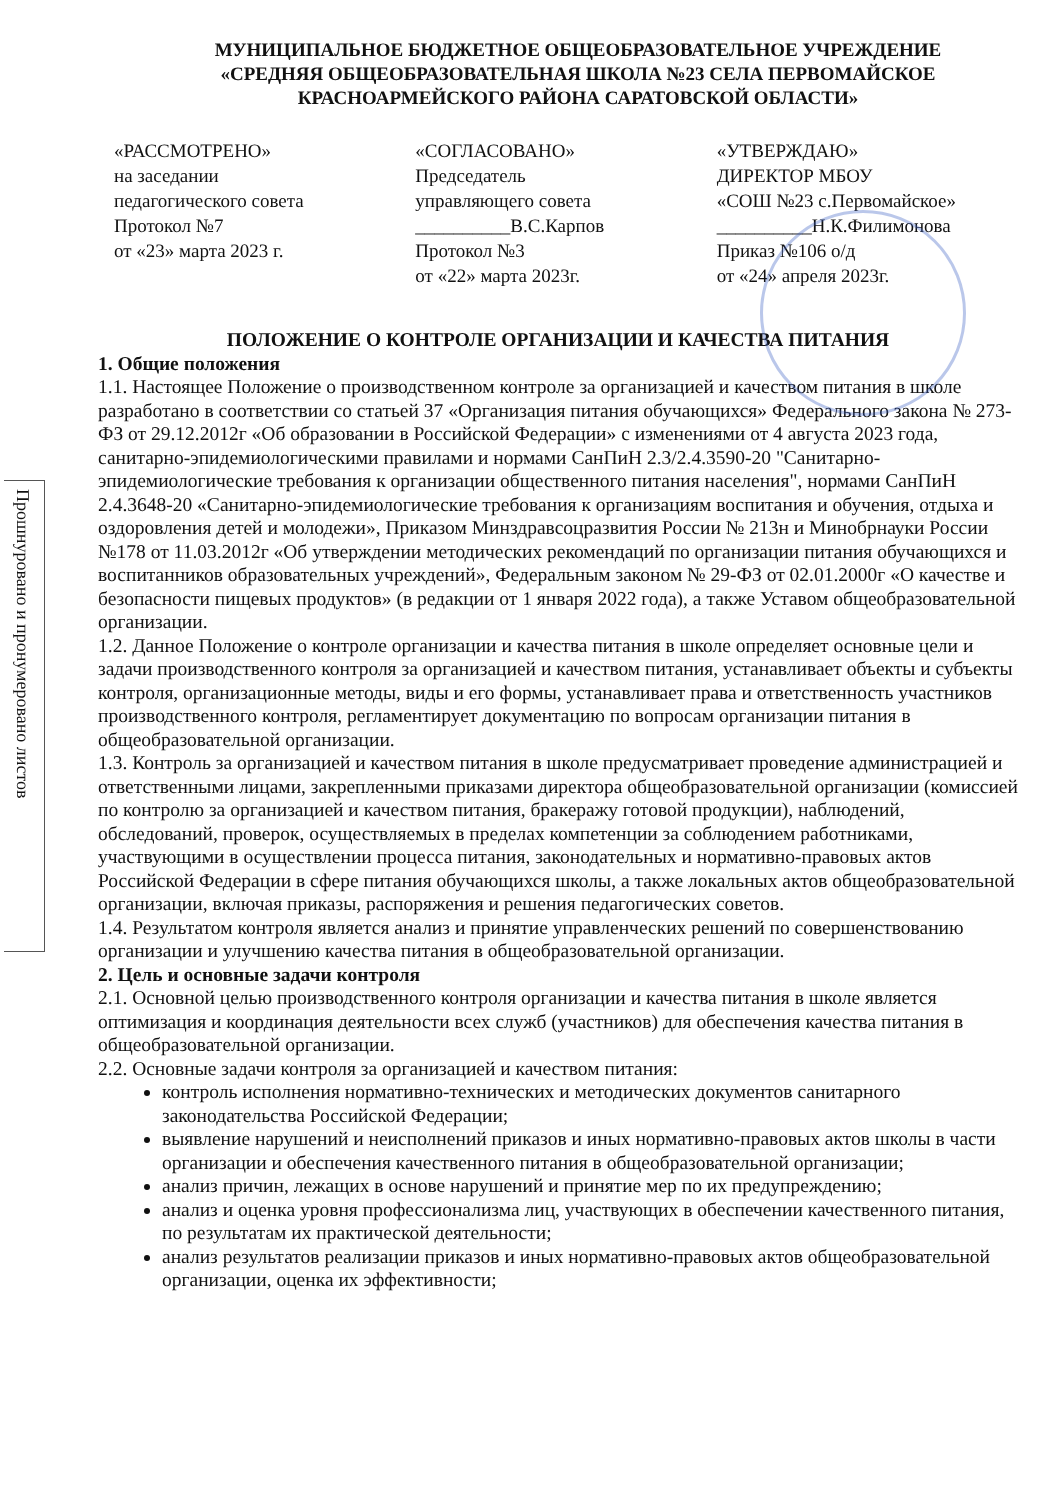Прошнуровано и пронумеровано листов
МУНИЦИПАЛЬНОЕ БЮДЖЕТНОЕ ОБЩЕОБРАЗОВАТЕЛЬНОЕ УЧРЕЖДЕНИЕ
«СРЕДНЯЯ ОБЩЕОБРАЗОВАТЕЛЬНАЯ ШКОЛА №23 СЕЛА ПЕРВОМАЙСКОЕ
КРАСНОАРМЕЙСКОГО РАЙОНА САРАТОВСКОЙ ОБЛАСТИ»
«РАССМОТРЕНО»
на заседании
педагогического совета
Протокол №7
от «23» марта 2023 г.
«СОГЛАСОВАНО»
Председатель
управляющего совета
__________В.С.Карпов
Протокол №3
от «22» марта 2023г.
«УТВЕРЖДАЮ»
ДИРЕКТОР МБОУ
«СОШ №23 с.Первомайское»
__________Н.К.Филимонова
Приказ №106 о/д
от «24» апреля 2023г.
ПОЛОЖЕНИЕ О КОНТРОЛЕ ОРГАНИЗАЦИИ И КАЧЕСТВА ПИТАНИЯ
1. Общие положения
1.1. Настоящее Положение о производственном контроле за организацией и качеством питания в школе разработано в соответствии со статьей 37 «Организация питания обучающихся» Федерального закона № 273-ФЗ от 29.12.2012г «Об образовании в Российской Федерации» с изменениями от 4 августа 2023 года, санитарно-эпидемиологическими правилами и нормами СанПиН 2.3/2.4.3590-20 "Санитарно-эпидемиологические требования к организации общественного питания населения", нормами СанПиН 2.4.3648-20 «Санитарно-эпидемиологические требования к организациям воспитания и обучения, отдыха и оздоровления детей и молодежи», Приказом Минздравсоцразвития России № 213н и Минобрнауки России №178 от 11.03.2012г «Об утверждении методических рекомендаций по организации питания обучающихся и воспитанников образовательных учреждений», Федеральным законом № 29-ФЗ от 02.01.2000г «О качестве и безопасности пищевых продуктов» (в редакции от 1 января 2022 года), а также Уставом общеобразовательной организации.
1.2. Данное Положение о контроле организации и качества питания в школе определяет основные цели и задачи производственного контроля за организацией и качеством питания, устанавливает объекты и субъекты контроля, организационные методы, виды и его формы, устанавливает права и ответственность участников производственного контроля, регламентирует документацию по вопросам организации питания в общеобразовательной организации.
1.3. Контроль за организацией и качеством питания в школе предусматривает проведение администрацией и ответственными лицами, закрепленными приказами директора общеобразовательной организации (комиссией по контролю за организацией и качеством питания, бракеражу готовой продукции), наблюдений, обследований, проверок, осуществляемых в пределах компетенции за соблюдением работниками, участвующими в осуществлении процесса питания, законодательных и нормативно-правовых актов Российской Федерации в сфере питания обучающихся школы, а также локальных актов общеобразовательной организации, включая приказы, распоряжения и решения педагогических советов.
1.4. Результатом контроля является анализ и принятие управленческих решений по совершенствованию организации и улучшению качества питания в общеобразовательной организации.
2. Цель и основные задачи контроля
2.1. Основной целью производственного контроля организации и качества питания в школе является оптимизация и координация деятельности всех служб (участников) для обеспечения качества питания в общеобразовательной организации.
2.2. Основные задачи контроля за организацией и качеством питания:
контроль исполнения нормативно-технических и методических документов санитарного законодательства Российской Федерации;
выявление нарушений и неисполнений приказов и иных нормативно-правовых актов школы в части организации и обеспечения качественного питания в общеобразовательной организации;
анализ причин, лежащих в основе нарушений и принятие мер по их предупреждению;
анализ и оценка уровня профессионализма лиц, участвующих в обеспечении качественного питания, по результатам их практической деятельности;
анализ результатов реализации приказов и иных нормативно-правовых актов общеобразовательной организации, оценка их эффективности;